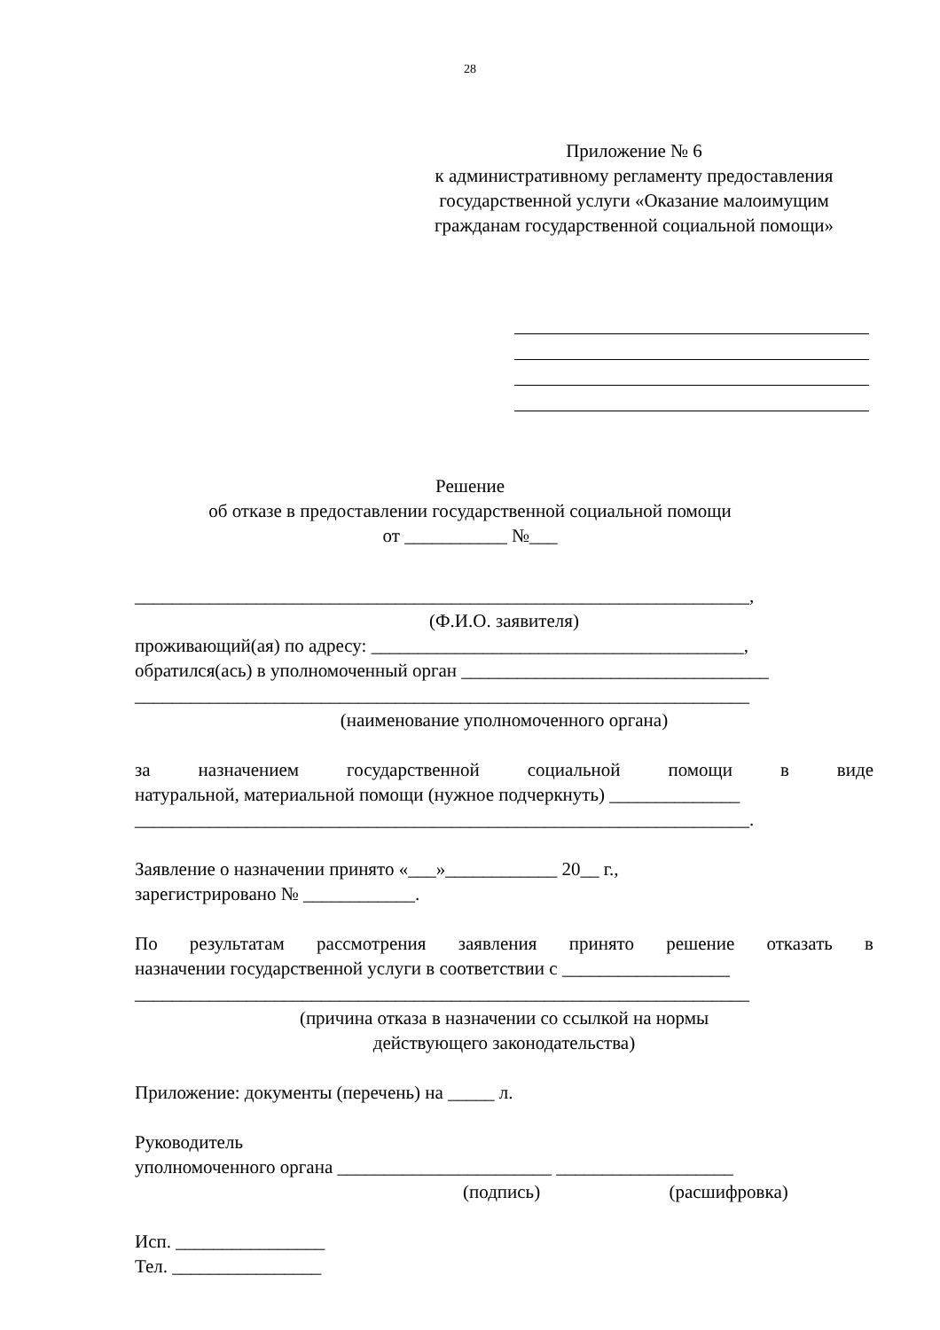28
Приложение № 6
к административному регламенту предоставления государственной услуги «Оказание малоимущим гражданам государственной социальной помощи»
Решение
об отказе в предоставлении государственной социальной помощи
от ___________ №___
__________________________________________________________________,
(Ф.И.О. заявителя)
проживающий(ая) по адресу: ________________________________________,
обратился(ась) в уполномоченный орган _________________________________
__________________________________________________________________
(наименование уполномоченного органа)
за назначением государственной социальной помощи в виде
натуральной, материальной помощи (нужное подчеркнуть) ______________
__________________________________________________________________.
Заявление о назначении принято «___»____________ 20__ г.,
зарегистрировано № ____________.
По результатам рассмотрения заявления принято решение отказать в
назначении государственной услуги в соответствии с __________________
__________________________________________________________________
(причина отказа в назначении со ссылкой на нормы
действующего законодательства)
Приложение: документы (перечень) на _____ л.
Руководитель
уполномоченного органа _______________________ ___________________
(подпись) (расшифровка)
Исп. ________________
Тел. ________________